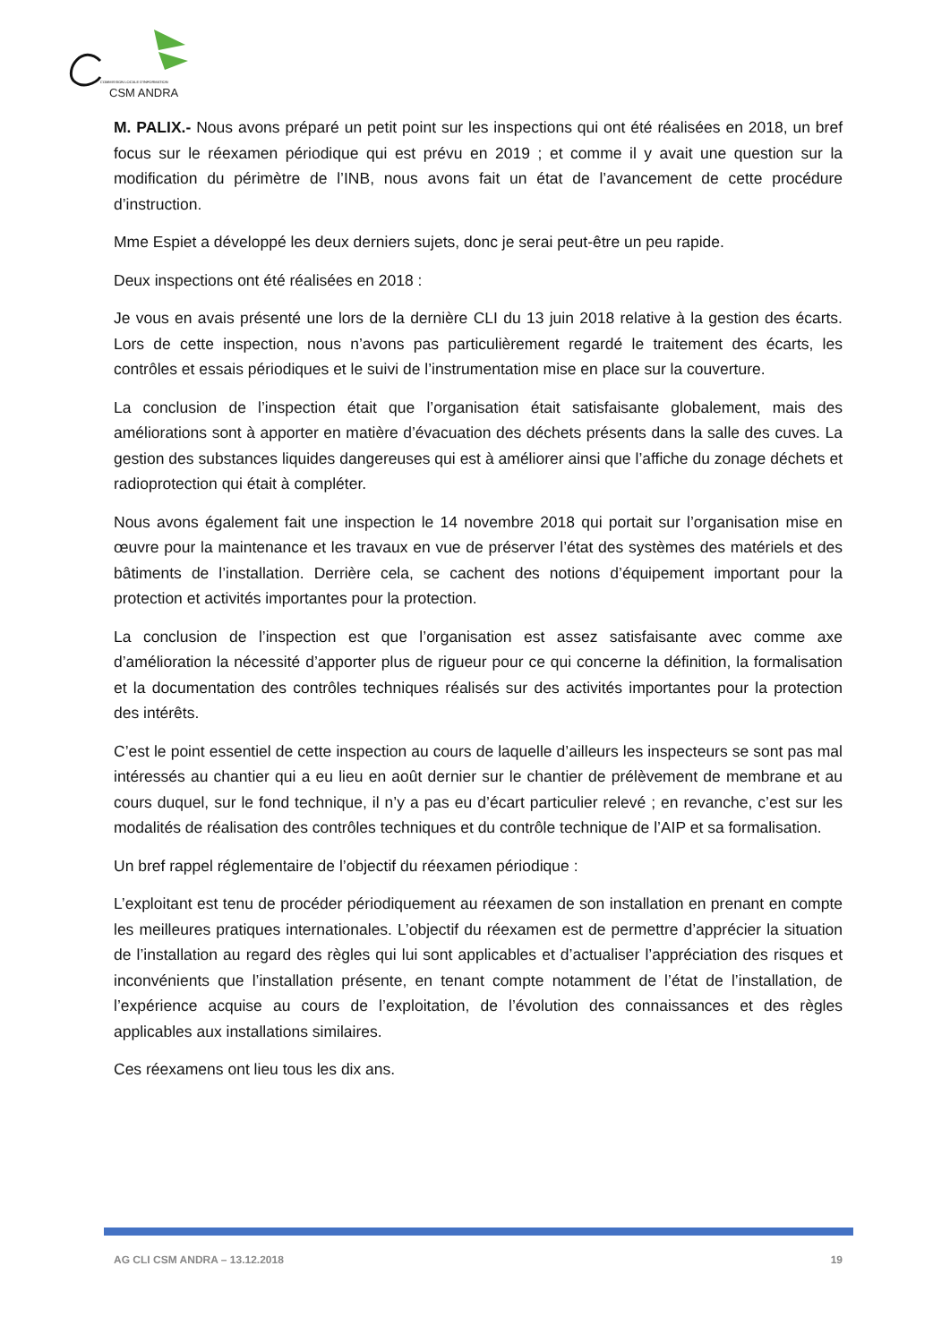COMMISSION LOCALE D'INFORMATION
CSM ANDRA
M. PALIX.- Nous avons préparé un petit point sur les inspections qui ont été réalisées en 2018, un bref focus sur le réexamen périodique qui est prévu en 2019 ; et comme il y avait une question sur la modification du périmètre de l’INB, nous avons fait un état de l’avancement de cette procédure d’instruction.
Mme Espiet a développé les deux derniers sujets, donc je serai peut-être un peu rapide.
Deux inspections ont été réalisées en 2018 :
Je vous en avais présenté une lors de la dernière CLI du 13 juin 2018 relative à la gestion des écarts. Lors de cette inspection, nous n’avons pas particulièrement regardé le traitement des écarts, les contrôles et essais périodiques et le suivi de l’instrumentation mise en place sur la couverture.
La conclusion de l’inspection était que l’organisation était satisfaisante globalement, mais des améliorations sont à apporter en matière d’évacuation des déchets présents dans la salle des cuves. La gestion des substances liquides dangereuses qui est à améliorer ainsi que l’affiche du zonage déchets et radioprotection qui était à compléter.
Nous avons également fait une inspection le 14 novembre 2018 qui portait sur l’organisation mise en œuvre pour la maintenance et les travaux en vue de préserver l’état des systèmes des matériels et des bâtiments de l’installation. Derrière cela, se cachent des notions d’équipement important pour la protection et activités importantes pour la protection.
La conclusion de l’inspection est que l’organisation est assez satisfaisante avec comme axe d’amélioration la nécessité d’apporter plus de rigueur pour ce qui concerne la définition, la formalisation et la documentation des contrôles techniques réalisés sur des activités importantes pour la protection des intérêts.
C’est le point essentiel de cette inspection au cours de laquelle d’ailleurs les inspecteurs se sont pas mal intéressés au chantier qui a eu lieu en août dernier sur le chantier de prélèvement de membrane et au cours duquel, sur le fond technique, il n’y a pas eu d’écart particulier relevé ; en revanche, c’est sur les modalités de réalisation des contrôles techniques et du contrôle technique de l’AIP et sa formalisation.
Un bref rappel réglementaire de l’objectif du réexamen périodique :
L’exploitant est tenu de procéder périodiquement au réexamen de son installation en prenant en compte les meilleures pratiques internationales. L’objectif du réexamen est de permettre d’apprécier la situation de l’installation au regard des règles qui lui sont applicables et d’actualiser l’appréciation des risques et inconvénients que l’installation présente, en tenant compte notamment de l’état de l’installation, de l’expérience acquise au cours de l’exploitation, de l’évolution des connaissances et des règles applicables aux installations similaires.
Ces réexamens ont lieu tous les dix ans.
AG CLI CSM ANDRA – 13.12.2018 19